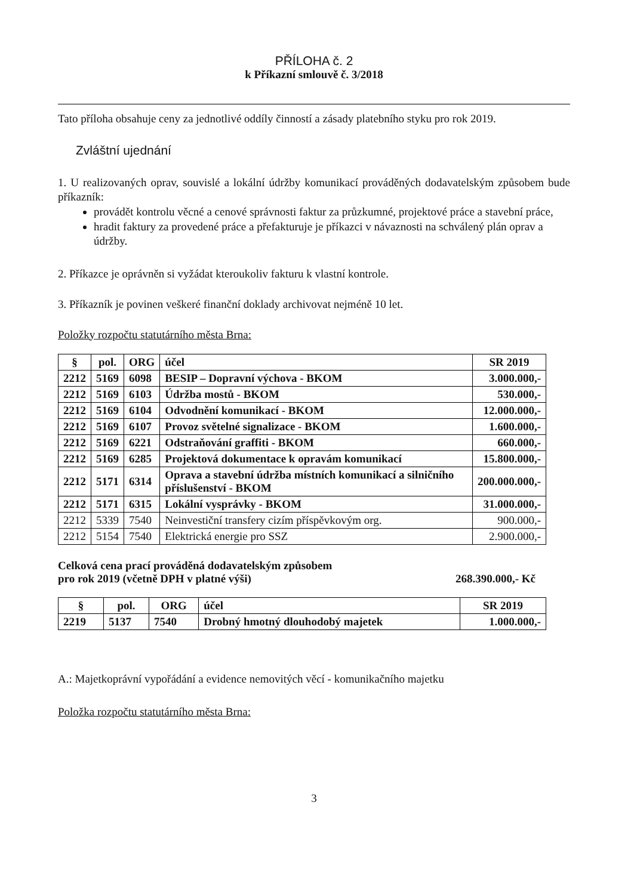PŘÍLOHA č. 2
k Příkazní smlouvě č. 3/2018
Tato příloha obsahuje ceny za jednotlivé oddíly činností a zásady platebního styku pro rok 2019.
Zvláštní ujednání
1. U realizovaných oprav, souvislé a lokální údržby komunikací prováděných dodavatelským způsobem bude příkazník:
provádět kontrolu věcné a cenové správnosti faktur za průzkumné, projektové práce a stavební práce,
hradit faktury za provedené práce a přefakturuje je příkazci v návaznosti na schválený plán oprav a údržby.
2. Příkazce je oprávněn si vyžádat kteroukoliv fakturu k vlastní kontrole.
3. Příkazník je povinen veškeré finanční doklady archivovat nejméně 10 let.
Položky rozpočtu statutárního města Brna:
| § | pol. | ORG | účel | SR 2019 |
| --- | --- | --- | --- | --- |
| 2212 | 5169 | 6098 | BESIP – Dopravní výchova - BKOM | 3.000.000,- |
| 2212 | 5169 | 6103 | Údržba mostů - BKOM | 530.000,- |
| 2212 | 5169 | 6104 | Odvodnění komunikací - BKOM | 12.000.000,- |
| 2212 | 5169 | 6107 | Provoz světelné signalizace - BKOM | 1.600.000,- |
| 2212 | 5169 | 6221 | Odstraňování graffiti - BKOM | 660.000,- |
| 2212 | 5169 | 6285 | Projektová dokumentace k opravám komunikací | 15.800.000,- |
| 2212 | 5171 | 6314 | Oprava a stavební údržba místních komunikací a silničního příslušenství - BKOM | 200.000.000,- |
| 2212 | 5171 | 6315 | Lokální vysprávky - BKOM | 31.000.000,- |
| 2212 | 5339 | 7540 | Neinvestiční transfery cizím příspěvkovým org. | 900.000,- |
| 2212 | 5154 | 7540 | Elektrická energie pro SSZ | 2.900.000,- |
Celková cena prací prováděná dodavatelským způsobem
pro rok 2019 (včetně DPH v platné výši) 268.390.000,- Kč
| § | pol. | ORG | účel | SR 2019 |
| --- | --- | --- | --- | --- |
| 2219 | 5137 | 7540 | Drobný hmotný dlouhodobý majetek | 1.000.000,- |
A.: Majetkoprávní vypořádání a evidence nemovitých věcí - komunikačního majetku
Položka rozpočtu statutárního města Brna:
3